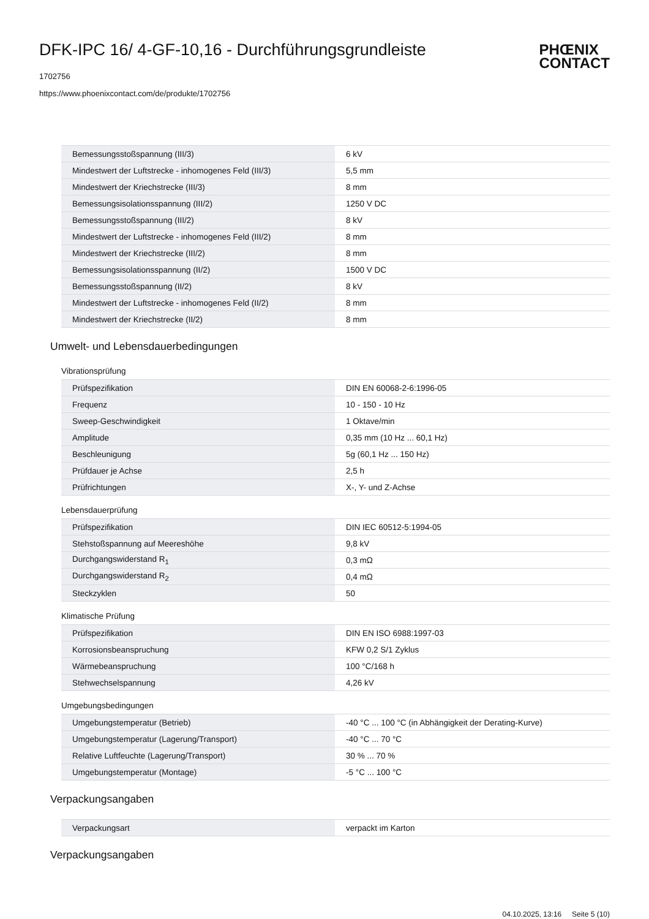DFK-IPC 16/ 4-GF-10,16 - Durchführungsgrundleiste
1702756
https://www.phoenixcontact.com/de/produkte/1702756
PHŒNIX
CONTACT
| Bemessungsstoßspannung (III/3) | 6 kV |
| Mindestwert der Luftstrecke - inhomogenes Feld (III/3) | 5,5 mm |
| Mindestwert der Kriechstrecke (III/3) | 8 mm |
| Bemessungsisolationsspannung (III/2) | 1250 V DC |
| Bemessungsstoßspannung (III/2) | 8 kV |
| Mindestwert der Luftstrecke - inhomogenes Feld (III/2) | 8 mm |
| Mindestwert der Kriechstrecke (III/2) | 8 mm |
| Bemessungsisolationsspannung (II/2) | 1500 V DC |
| Bemessungsstoßspannung (II/2) | 8 kV |
| Mindestwert der Luftstrecke - inhomogenes Feld (II/2) | 8 mm |
| Mindestwert der Kriechstrecke (II/2) | 8 mm |
Umwelt- und Lebensdauerbedingungen
Vibrationsprüfung
| Prüfspezifikation | DIN EN 60068-2-6:1996-05 |
| Frequenz | 10 - 150 - 10 Hz |
| Sweep-Geschwindigkeit | 1 Oktave/min |
| Amplitude | 0,35 mm (10 Hz ... 60,1 Hz) |
| Beschleunigung | 5g (60,1 Hz ... 150 Hz) |
| Prüfdauer je Achse | 2,5 h |
| Prüfrichtungen | X-, Y- und Z-Achse |
Lebensdauerprüfung
| Prüfspezifikation | DIN IEC 60512-5:1994-05 |
| Stehstoßspannung auf Meereshöhe | 9,8 kV |
| Durchgangswiderstand R<sub>1</sub> | 0,3 mΩ |
| Durchgangswiderstand R<sub>2</sub> | 0,4 mΩ |
| Steckzyklen | 50 |
Klimatische Prüfung
| Prüfspezifikation | DIN EN ISO 6988:1997-03 |
| Korrosionsbeanspruchung | KFW 0,2 S/1 Zyklus |
| Wärmebeanspruchung | 100 °C/168 h |
| Stehwechselspannung | 4,26 kV |
Umgebungsbedingungen
| Umgebungstemperatur (Betrieb) | -40 °C ... 100 °C (in Abhängigkeit der Derating-Kurve) |
| Umgebungstemperatur (Lagerung/Transport) | -40 °C ... 70 °C |
| Relative Luftfeuchte (Lagerung/Transport) | 30 % ... 70 % |
| Umgebungstemperatur (Montage) | -5 °C ... 100 °C |
Verpackungsangaben
| Verpackungsart | verpackt im Karton |
Verpackungsangaben
04.10.2025, 13:16 Seite 5 (10)